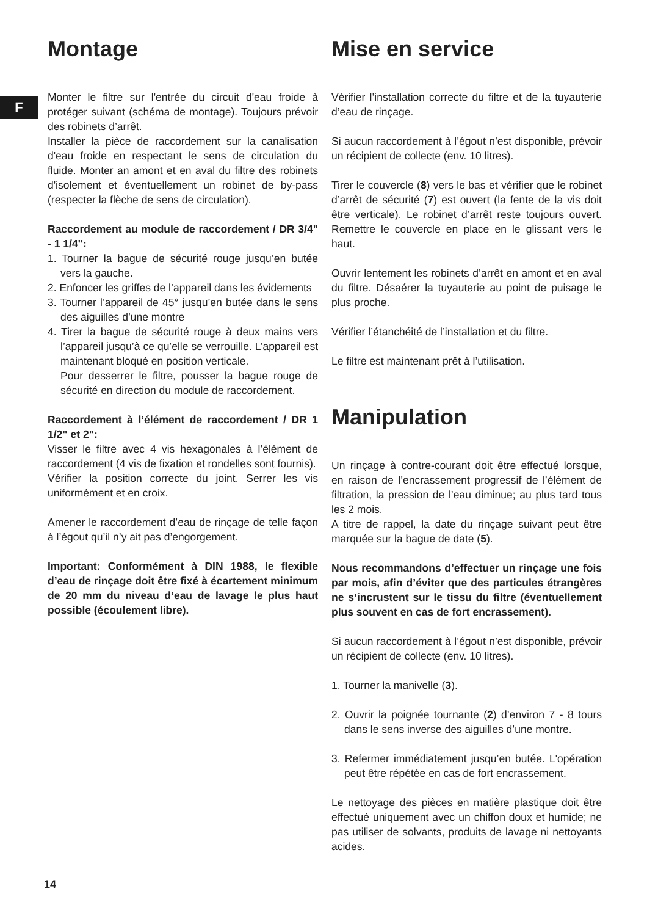F
Montage
Monter le filtre sur l'entrée du circuit d'eau froide à protéger suivant (schéma de montage). Toujours prévoir des robinets d’arrêt.
Installer la pièce de raccordement sur la canalisation d'eau froide en respectant le sens de circulation du fluide. Monter an amont et en aval du filtre des robinets d'isolement et éventuellement un robinet de by-pass (respecter la flèche de sens de circulation).
Raccordement au module de raccordement / DR 3/4" - 1 1/4":
1. Tourner la bague de sécurité rouge jusqu’en butée vers la gauche.
2. Enfoncer les griffes de l’appareil dans les évidements
3. Tourner l’appareil de 45° jusqu’en butée dans le sens des aiguilles d’une montre
4. Tirer la bague de sécurité rouge à deux mains vers l’appareil jusqu’à ce qu’elle se verrouille. L’appareil est maintenant bloqué en position verticale.
Pour desserrer le filtre, pousser la bague rouge de sécurité en direction du module de raccordement.
Raccordement à l’élément de raccordement / DR 1 1/2" et 2":
Visser le filtre avec 4 vis hexagonales à l’élément de raccordement (4 vis de fixation et rondelles sont fournis).
Vérifier la position correcte du joint. Serrer les vis uniformément et en croix.
Amener le raccordement d’eau de rinçage de telle façon à l’égout qu’il n’y ait pas d’engorgement.
Important: Conformément à DIN 1988, le flexible d’eau de rinçage doit être fixé à écartement minimum de 20 mm du niveau d’eau de lavage le plus haut possible (écoulement libre).
Mise en service
Vérifier l’installation correcte du filtre et de la tuyauterie d’eau de rinçage.
Si aucun raccordement à l’égout n’est disponible, prévoir un récipient de collecte (env. 10 litres).
Tirer le couvercle (8) vers le bas et vérifier que le robinet d’arrêt de sécurité (7) est ouvert (la fente de la vis doit être verticale). Le robinet d’arrêt reste toujours ouvert. Remettre le couvercle en place en le glissant vers le haut.
Ouvrir lentement les robinets d’arrêt en amont et en aval du filtre. Désaérer la tuyauterie au point de puisage le plus proche.
Vérifier l’étanchéité de l’installation et du filtre.
Le filtre est maintenant prêt à l’utilisation.
Manipulation
Un rinçage à contre-courant doit être effectué lorsque, en raison de l’encrassement progressif de l’élément de filtration, la pression de l’eau diminue; au plus tard tous les 2 mois.
A titre de rappel, la date du rinçage suivant peut être marquée sur la bague de date (5).
Nous recommandons d’effectuer un rinçage une fois par mois, afin d’éviter que des particules étrangères ne s’incrustent sur le tissu du filtre (éventuellement plus souvent en cas de fort encrassement).
Si aucun raccordement à l’égout n’est disponible, prévoir un récipient de collecte (env. 10 litres).
1. Tourner la manivelle (3).
2. Ouvrir la poignée tournante (2) d’environ 7 - 8 tours dans le sens inverse des aiguilles d’une montre.
3. Refermer immédiatement jusqu’en butée. L'opération peut être répétée en cas de fort encrassement.
Le nettoyage des pièces en matière plastique doit être effectué uniquement avec un chiffon doux et humide; ne pas utiliser de solvants, produits de lavage ni nettoyants acides.
14